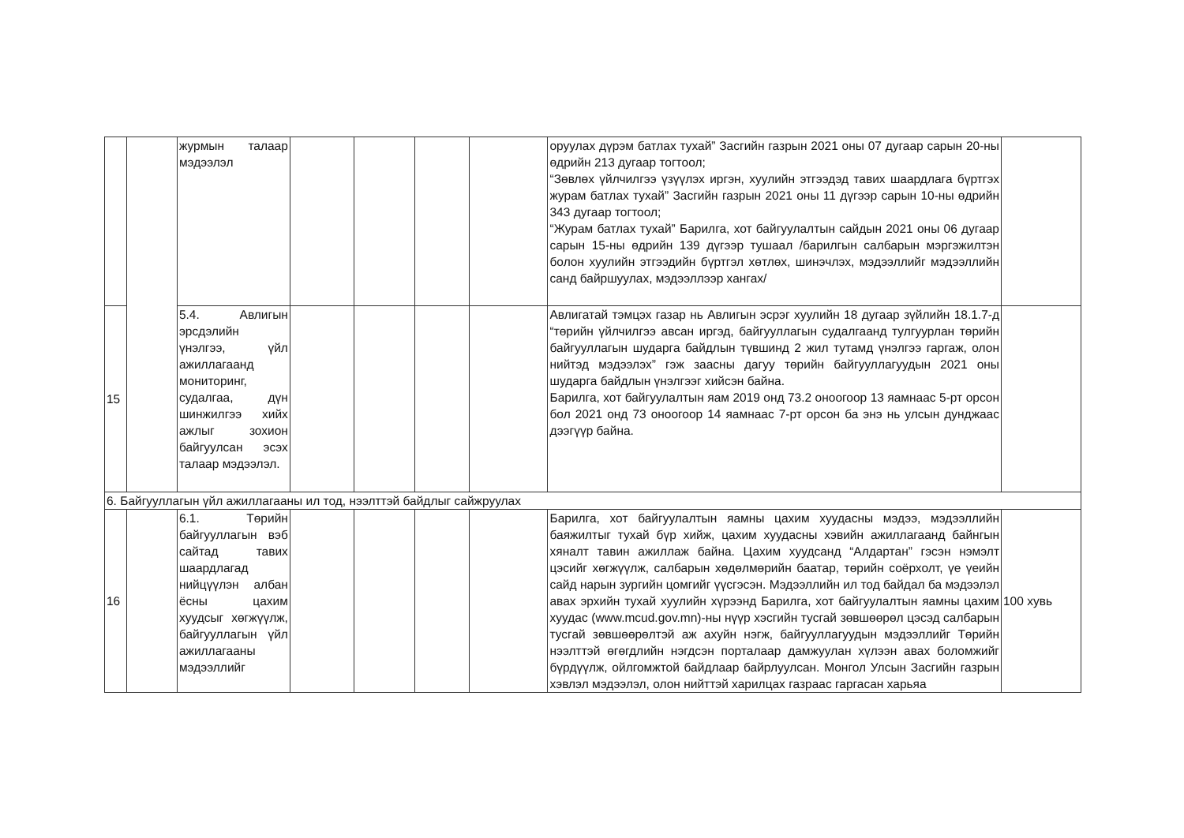| | | журмын талаар мэдээлэл | | | | | оруулах дүрэм батлах тухай” Засгийн газрын 2021 оны 07 дугаар сарын 20-ны өдрийн 213 дугаар тогтоол; “Зөвлөх үйлчилгээ үзүүлэх иргэн, хуулийн этгээдэд тавих шаардлага бүртгэх журам батлах тухай” Засгийн газрын 2021 оны 11 дүгээр сарын 10-ны өдрийн 343 дугаар тогтоол; “Журам батлах тухай” Барилга, хот байгуулалтын сайдын 2021 оны 06 дугаар сарын 15-ны өдрийн 139 дүгээр тушаал /барилгын салбарын мэргэжилтэн болон хуулийн этгээдийн бүртгэл хөтлөх, шинэчлэх, мэдээллийг мэдээллийн санд байршуулах, мэдээллээр хангах/ | |
| 15 | | 5.4. Авлигын эрсдэлийн үнэлгээ, үйл ажиллагаанд мониторинг, судалгаа, дүн шинжилгээ хийх ажлыг зохион байгуулсан эсэх талаар мэдээлэл. | | | | | Авлигатай тэмцэх газар нь Авлигын эсрэг хуулийн 18 дугаар зүйлийн 18.1.7-д “төрийн үйлчилгээ авсан иргэд, байгууллагын судалгаанд тулгуурлан төрийн байгууллагын шударга байдлын түвшинд 2 жил тутамд үнэлгээ гаргаж, олон нийтэд мэдээлэх” гэж заасны дагуу төрийн байгууллагуудын 2021 оны шударга байдлын үнэлгээг хийсэн байна. Барилга, хот байгуулалтын яам 2019 онд 73.2 оноогоор 13 яамнаас 5-рт орсон бол 2021 онд 73 оноогоор 14 яамнаас 7-рт орсон ба энэ нь улсын дунджаас дээгүүр байна. | |
| 6. Байгууллагын үйл ажиллагааны ил тод, нээлттэй байдлыг сайжруулах | | | | | | | | |
| 16 | | 6.1. Төрийн байгууллагын вэб сайтад тавих шаардлагад нийцүүлэн албан ёсны цахим хуудсыг хөгжүүлж, байгууллагын үйл ажиллагааны мэдээллийг | | | | | Барилга, хот байгуулалтын яамны цахим хуудасны мэдээ, мэдээллийн баяжилтыг тухай бүр хийж, цахим хуудасны хэвийн ажиллагаанд байнгын хяналт тавин ажиллаж байна. Цахим хуудсанд “Алдартан” гэсэн нэмэлт цэсийг хөгжүүлж, салбарын хөдөлмөрийн баатар, төрийн соёрхолт, үе үеийн сайд нарын зургийн цомгийг үүсгэсэн. Мэдээллийн ил тод байдал ба мэдээлэл авах эрхийн тухай хуулийн хүрээнд Барилга, хот байгуулалтын яамны цахим хуудас (www.mcud.gov.mn)-ны нүүр хэсгийн тусгай зөвшөөрөл цэсэд салбарын тусгай зөвшөөрөлтэй аж ахуйн нэгж, байгууллагуудын мэдээллийг Төрийн нээлттэй өгөгдлийн нэгдсэн порталаар дамжуулан хүлээн авах боломжийг бүрдүүлж, ойлгомжтой байдлаар байрлуулсан. Монгол Улсын Засгийн газрын хэвлэл мэдээлэл, олон нийттэй харилцах газраас гаргасан харьяа | 100 хувь |